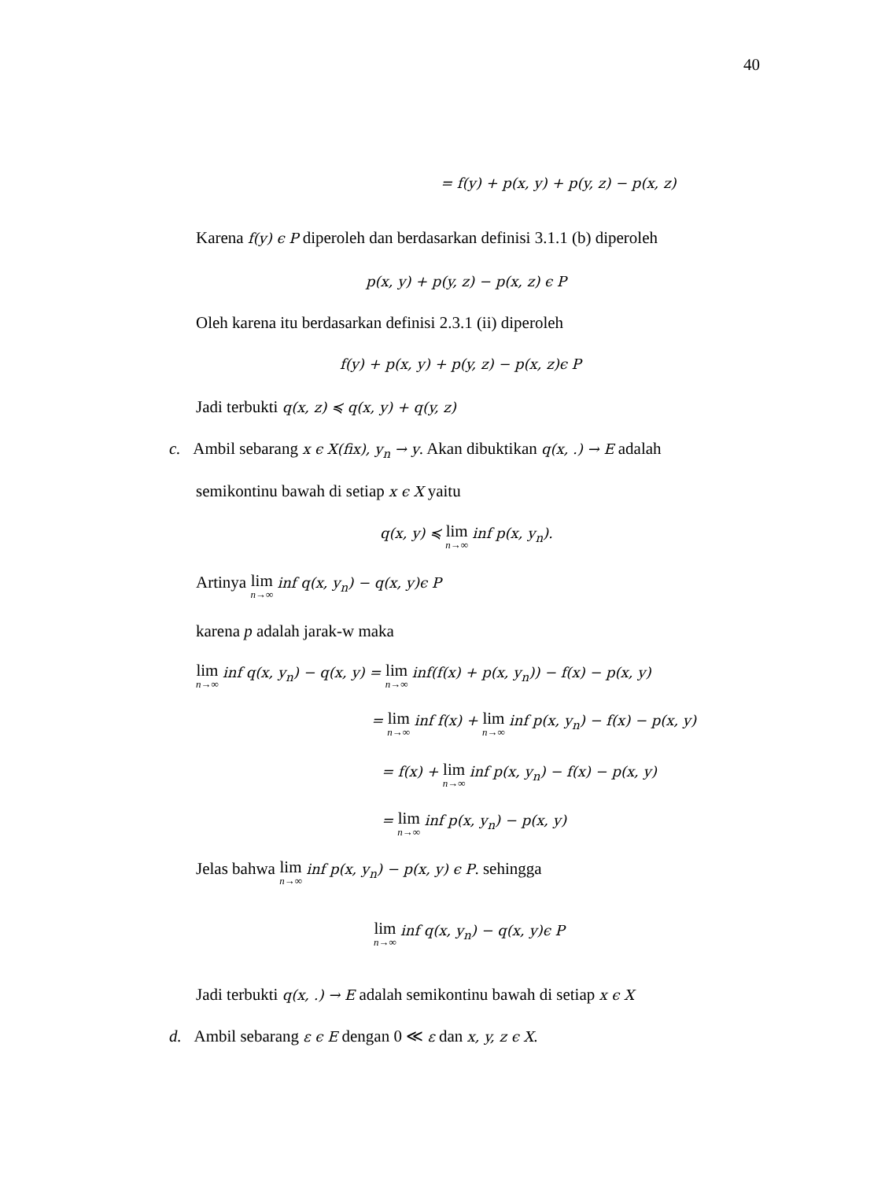40
= f(y) + p(x, y) + p(y, z) − p(x, z)
Karena f(y) ϵ P diperoleh dan berdasarkan definisi 3.1.1 (b) diperoleh
p(x, y) + p(y, z) − p(x, z) ϵ P
Oleh karena itu berdasarkan definisi 2.3.1 (ii) diperoleh
f(y) + p(x, y) + p(y, z) − p(x, z)ϵ P
Jadi terbukti q(x, z) ≼ q(x, y) + q(y, z)
c. Ambil sebarang x ϵ X(fix), y<sub>n</sub> → y. Akan dibuktikan q(x, .) → E adalah
semikontinu bawah di setiap x ϵ X yaitu
q(x, y) ≼ lim n→∞ inf p(x, y<sub>n</sub>).
Artinya lim n→∞ inf q(x, y<sub>n</sub>) − q(x, y)ϵ P
karena p adalah jarak-w maka
lim n→∞ inf q(x, y<sub>n</sub>) − q(x, y) = lim n→∞ inf(f(x) + p(x, y<sub>n</sub>)) − f(x) − p(x, y)
= lim n→∞ inf f(x) + lim n→∞ inf p(x, y<sub>n</sub>) − f(x) − p(x, y)
= f(x) + lim n→∞ inf p(x, y<sub>n</sub>) − f(x) − p(x, y)
= lim n→∞ inf p(x, y<sub>n</sub>) − p(x, y)
Jelas bahwa lim n→∞ inf p(x, y<sub>n</sub>) − p(x, y) ϵ P. sehingga
lim n→∞ inf q(x, y<sub>n</sub>) − q(x, y)ϵ P
Jadi terbukti q(x, .) → E adalah semikontinu bawah di setiap x ϵ X
d. Ambil sebarang ε ϵ E dengan 0 ≪ ε dan x, y, z ϵ X.